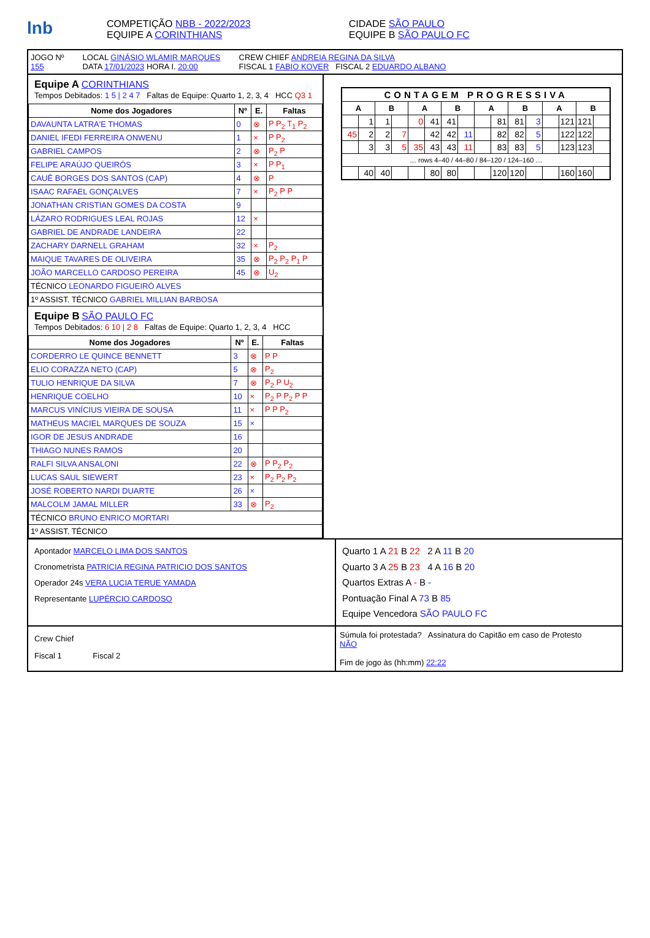lnb
COMPETIÇÃO NBB - 2022/2023
EQUIPE A CORINTHIANS
CIDADE SÃO PAULO
EQUIPE B SÃO PAULO FC
JOGO Nº
155
LOCAL GINÁSIO WLAMIR MARQUES
DATA 17/01/2023 HORA I. 20:00
CREW CHIEF ANDREIA REGINA DA SILVA
FISCAL 1 FABIO KOVER FISCAL 2 EDUARDO ALBANO
Equipe A CORINTHIANS
Tempos Debitados: 1 5 | 2 4 7 Faltas de Equipe: Quarto 1, 2, 3, 4 HCC Q3 1
| Nome dos Jogadores | Nº | E. | Faltas |
| --- | --- | --- | --- |
| DAVAUNTA LATRA'E THOMAS | 0 | ⊗ | P P<sub>2</sub> T<sub>1</sub> P<sub>2</sub> |
| DANIEL IFEDI FERREIRA ONWENU | 1 | × | P P<sub>2</sub> |
| GABRIEL CAMPOS | 2 | ⊗ | P<sub>2</sub> P |
| FELIPE ARAÚJO QUEIRÓS | 3 | × | P P<sub>1</sub> |
| CAUÊ BORGES DOS SANTOS (CAP) | 4 | ⊗ | P |
| ISAAC RAFAEL GONÇALVES | 7 | × | P<sub>2</sub> P P |
| JONATHAN CRISTIAN GOMES DA COSTA | 9 | | |
| LÁZARO RODRIGUES LEAL ROJAS | 12 | × | |
| GABRIEL DE ANDRADE LANDEIRA | 22 | | |
| ZACHARY DARNELL GRAHAM | 32 | × | P<sub>2</sub> |
| MAIQUE TAVARES DE OLIVEIRA | 35 | ⊗ | P<sub>2</sub> P<sub>2</sub> P<sub>1</sub> P |
| JOÃO MARCELLO CARDOSO PEREIRA | 45 | ⊗ | U<sub>2</sub> |
| TÉCNICO LEONARDO FIGUEIRÓ ALVES | | | |
| 1º ASSIST. TÉCNICO GABRIEL MILLIAN BARBOSA | | | |
Equipe B SÃO PAULO FC
Tempos Debitados: 6 10 | 2 8 Faltas de Equipe: Quarto 1, 2, 3, 4 HCC
| Nome dos Jogadores | Nº | E. | Faltas |
| --- | --- | --- | --- |
| CORDERRO LE QUINCE BENNETT | 3 | ⊗ | P P |
| ELIO CORAZZA NETO (CAP) | 5 | ⊗ | P<sub>2</sub> |
| TULIO HENRIQUE DA SILVA | 7 | ⊗ | P<sub>2</sub> P U<sub>2</sub> |
| HENRIQUE COELHO | 10 | × | P<sub>2</sub> P P<sub>2</sub> P P |
| MARCUS VINÍCIUS VIEIRA DE SOUSA | 11 | × | P P P<sub>2</sub> |
| MATHEUS MACIEL MARQUES DE SOUZA | 15 | × | |
| IGOR DE JESUS ANDRADE | 16 | | |
| THIAGO NUNES RAMOS | 20 | | |
| RALFI SILVA ANSALONI | 22 | ⊗ | P P<sub>2</sub> P<sub>2</sub> |
| LUCAS SAUL SIEWERT | 23 | × | P<sub>2</sub> P<sub>2</sub> P<sub>2</sub> |
| JOSÉ ROBERTO NARDI DUARTE | 26 | × | |
| MALCOLM JAMAL MILLER | 33 | ⊗ | P<sub>2</sub> |
| TÉCNICO BRUNO ENRICO MORTARI | | | |
| 1º ASSIST. TÉCNICO | | | |
| CONTAGEM PROGRESSIVA | | | | | | | | | | | | | | | |
| --- | --- | --- | --- | --- | --- | --- | --- | --- | --- | --- | --- | --- | --- | --- | --- |
| A | | B | | A | | B | | A | | B | | A | | B | |
| | 1 | 1 | | 0 | 41 | 41 | | | 81 | 81 | 3 | | 121 | 121 | |
| 45 | 2 | 2 | 7 | | 42 | 42 | 11 | | 82 | 82 | 5 | | 122 | 122 | |
| | 3 | 3 | 5 | 35 | 43 | 43 | 11 | | 83 | 83 | 5 | | 123 | 123 | |
| … rows 4–40 / 44–80 / 84–120 / 124–160 … | | | | | | | | | | | | | | | |
| | 40 | 40 | | | 80 | 80 | | | 120 | 120 | | | 160 | 160 | |
Apontador MARCELO LIMA DOS SANTOS
Cronometrista PATRICIA REGINA PATRICIO DOS SANTOS
Operador 24s VERA LUCIA TERUE YAMADA
Representante LUPÉRCIO CARDOSO
Quarto 1 A 21 B 22 2 A 11 B 20
Quarto 3 A 25 B 23 4 A 16 B 20
Quartos Extras A - B -
Pontuação Final A 73 B 85
Equipe Vencedora SÃO PAULO FC
Crew Chief
Fiscal 1 Fiscal 2
Súmula foi protestada? Assinatura do Capitão em caso de Protesto
NÃO
Fim de jogo às (hh:mm) 22:22